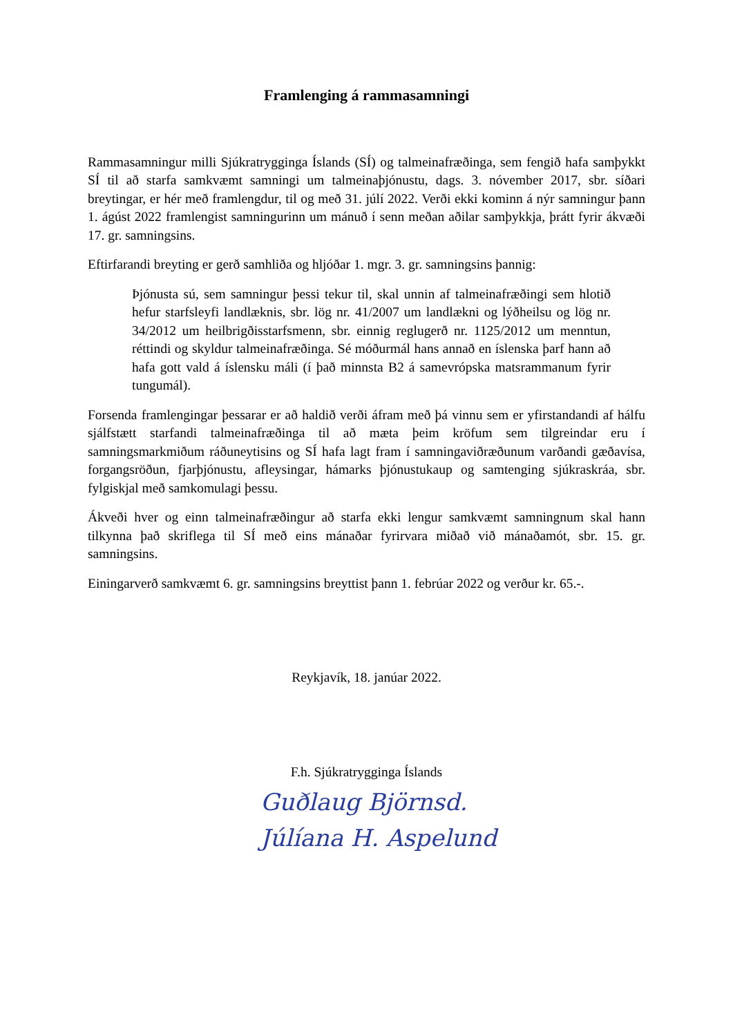Framlenging á rammasamningi
Rammasamningur milli Sjúkratrygginga Íslands (SÍ) og talmeinafræðinga, sem fengið hafa samþykkt SÍ til að starfa samkvæmt samningi um talmeinaþjónustu, dags. 3. nóvember 2017, sbr. síðari breytingar, er hér með framlengdur, til og með 31. júlí 2022. Verði ekki kominn á nýr samningur þann 1. ágúst 2022 framlengist samningurinn um mánuð í senn meðan aðilar samþykkja, þrátt fyrir ákvæði 17. gr. samningsins.
Eftirfarandi breyting er gerð samhliða og hljóðar 1. mgr. 3. gr. samningsins þannig:
Þjónusta sú, sem samningur þessi tekur til, skal unnin af talmeinafræðingi sem hlotið hefur starfsleyfi landlæknis, sbr. lög nr. 41/2007 um landlækni og lýðheilsu og lög nr. 34/2012 um heilbrigðisstarfsmenn, sbr. einnig reglugerð nr. 1125/2012 um menntun, réttindi og skyldur talmeinafræðinga. Sé móðurmál hans annað en íslenska þarf hann að hafa gott vald á íslensku máli (í það minnsta B2 á samevrópska matsrammanum fyrir tungumál).
Forsenda framlengingar þessarar er að haldið verði áfram með þá vinnu sem er yfirstandandi af hálfu sjálfstætt starfandi talmeinafræðinga til að mæta þeim kröfum sem tilgreindar eru í samningsmarkmiðum ráðuneytisins og SÍ hafa lagt fram í samningaviðræðunum varðandi gæðavísa, forgangsröðun, fjarþjónustu, afleysingar, hámarks þjónustukaup og samtenging sjúkraskráa, sbr. fylgiskjal með samkomulagi þessu.
Ákveði hver og einn talmeinafræðingur að starfa ekki lengur samkvæmt samningnum skal hann tilkynna það skriflega til SÍ með eins mánaðar fyrirvara miðað við mánaðamót, sbr. 15. gr. samningsins.
Einingarverð samkvæmt 6. gr. samningsins breyttist þann 1. febrúar 2022 og verður kr. 65.-.
Reykjavík, 18. janúar 2022.
F.h. Sjúkratrygginga Íslands
Guðlaug Björnsd.
Júlíana H. Aspelund